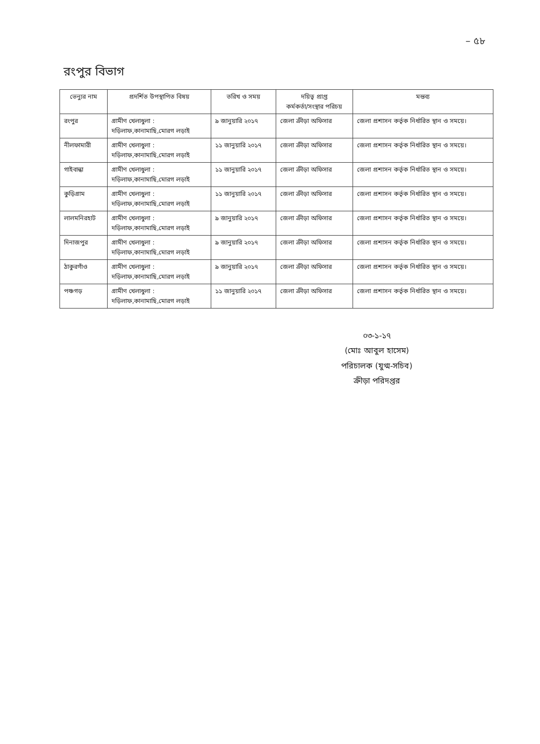– ৫৮
রংপুর বিভাগ
| ভেন্যুর নাম | প্রদর্শিত উপস্থাপিত বিষয় | তরিখ ও সময় | দয়িত্ব প্রাপ্ত কর্মকর্তা/সংস্থার পরিচয় | মন্তব্য |
| --- | --- | --- | --- | --- |
| রংপুর | গ্রামীণ খেলাধুলা : দড়িলাফ,কানামাছি,মোরগ লড়াই | ৯ জানুয়ারি ২০১৭ | জেলা ক্রীড়া অফিসার | জেলা প্রশাসন কর্তৃক নির্ধারিত স্থান ও সময়ে। |
| নীলফামারী | গ্রামীণ খেলাধুলা : দড়িলাফ,কানামাছি,মোরগ লড়াই | ১১ জানুয়ারি ২০১৭ | জেলা ক্রীড়া অফিসার | জেলা প্রশাসন কর্তৃক নির্ধারিত স্থান ও সময়ে। |
| গাইবান্ধা | গ্রামীণ খেলাধুলা : দড়িলাফ,কানামাছি,মোরগ লড়াই | ১১ জানুয়ারি ২০১৭ | জেলা ক্রীড়া অফিসার | জেলা প্রশাসন কর্তৃক নির্ধারিত স্থান ও সময়ে। |
| কুড়িগ্রাম | গ্রামীণ খেলাধুলা : দড়িলাফ,কানামাছি,মোরগ লড়াই | ১১ জানুয়ারি ২০১৭ | জেলা ক্রীড়া অফিসার | জেলা প্রশাসন কর্তৃক নির্ধারিত স্থান ও সময়ে। |
| লালমনিরহাট | গ্রামীণ খেলাধুলা : দড়িলাফ,কানামাছি,মোরগ লড়াই | ৯ জানুয়ারি ২০১৭ | জেলা ক্রীড়া অফিসার | জেলা প্রশাসন কর্তৃক নির্ধারিত স্থান ও সময়ে। |
| দিনাজপুর | গ্রামীণ খেলাধুলা : দড়িলাফ,কানামাছি,মোরগ লড়াই | ৯ জানুয়ারি ২০১৭ | জেলা ক্রীড়া অফিসার | জেলা প্রশাসন কর্তৃক নির্ধারিত স্থান ও সময়ে। |
| ঠাকুরগাঁও | গ্রামীণ খেলাধুলা : দড়িলাফ,কানামাছি,মোরগ লড়াই | ৯ জানুয়ারি ২০১৭ | জেলা ক্রীড়া অফিসার | জেলা প্রশাসন কর্তৃক নির্ধারিত স্থান ও সময়ে। |
| পঞ্চগড় | গ্রামীণ খেলাধুলা : দড়িলাফ,কানামাছি,মোরগ লড়াই | ১১ জানুয়ারি ২০১৭ | জেলা ক্রীড়া অফিসার | জেলা প্রশাসন কর্তৃক নির্ধারিত স্থান ও সময়ে। |
০৩-১-১৭
(মোঃ আবুল হাসেম)
পরিচালক (যুগ্ম-সচিব)
ক্রীড়া পরিদপ্তর